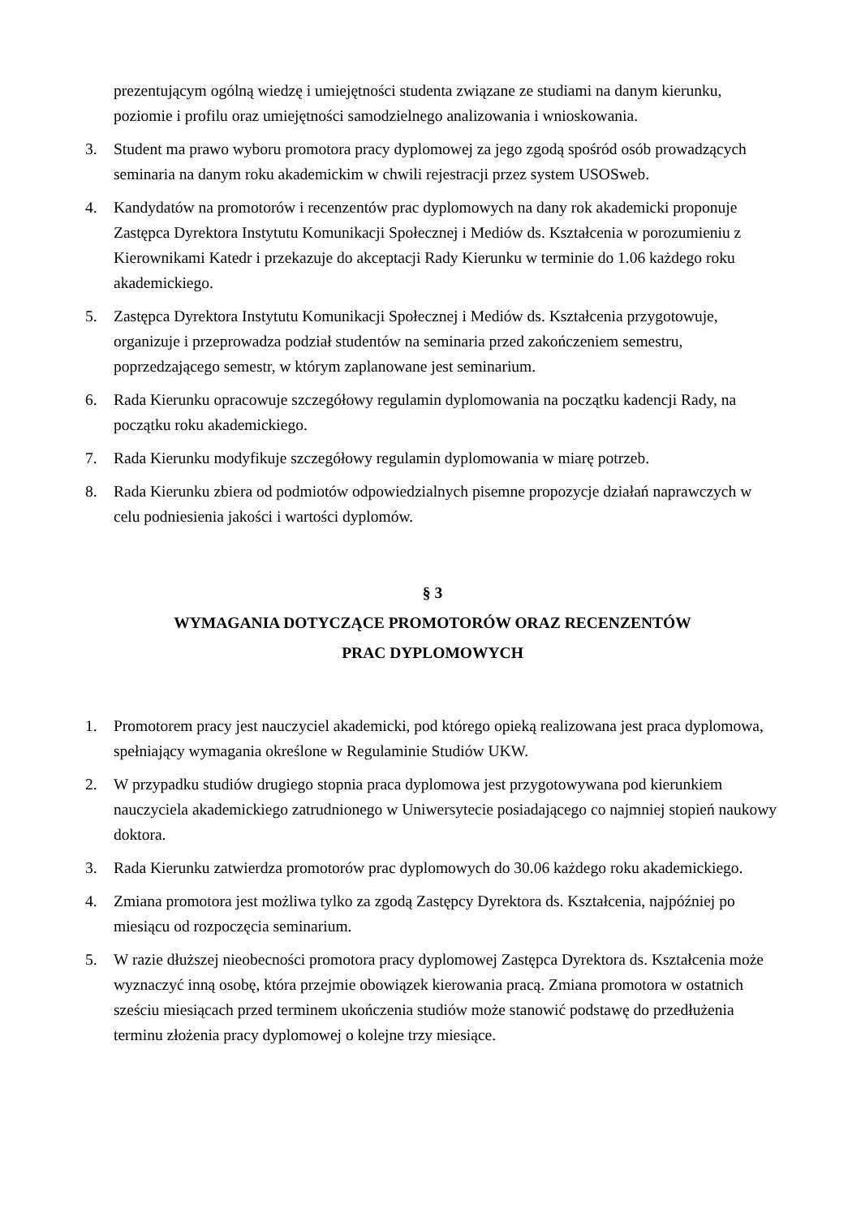prezentującym ogólną wiedzę i umiejętności studenta związane ze studiami na danym kierunku, poziomie i profilu oraz umiejętności samodzielnego analizowania i wnioskowania.
3. Student ma prawo wyboru promotora pracy dyplomowej za jego zgodą spośród osób prowadzących seminaria na danym roku akademickim w chwili rejestracji przez system USOSweb.
4. Kandydatów na promotorów i recenzentów prac dyplomowych na dany rok akademicki proponuje Zastępca Dyrektora Instytutu Komunikacji Społecznej i Mediów ds. Kształcenia w porozumieniu z Kierownikami Katedr i przekazuje do akceptacji Rady Kierunku w terminie do 1.06 każdego roku akademickiego.
5. Zastępca Dyrektora Instytutu Komunikacji Społecznej i Mediów ds. Kształcenia przygotowuje, organizuje i przeprowadza podział studentów na seminaria przed zakończeniem semestru, poprzedzającego semestr, w którym zaplanowane jest seminarium.
6. Rada Kierunku opracowuje szczegółowy regulamin dyplomowania na początku kadencji Rady, na początku roku akademickiego.
7. Rada Kierunku modyfikuje szczegółowy regulamin dyplomowania w miarę potrzeb.
8. Rada Kierunku zbiera od podmiotów odpowiedzialnych pisemne propozycje działań naprawczych w celu podniesienia jakości i wartości dyplomów.
§ 3
WYMAGANIA DOTYCZĄCE PROMOTORÓW ORAZ RECENZENTÓW
PRAC DYPLOMOWYCH
1. Promotorem pracy jest nauczyciel akademicki, pod którego opieką realizowana jest praca dyplomowa, spełniający wymagania określone w Regulaminie Studiów UKW.
2. W przypadku studiów drugiego stopnia praca dyplomowa jest przygotowywana pod kierunkiem nauczyciela akademickiego zatrudnionego w Uniwersytecie posiadającego co najmniej stopień naukowy doktora.
3. Rada Kierunku zatwierdza promotorów prac dyplomowych do 30.06 każdego roku akademickiego.
4. Zmiana promotora jest możliwa tylko za zgodą Zastępcy Dyrektora ds. Kształcenia, najpóźniej po miesiącu od rozpoczęcia seminarium.
5. W razie dłuższej nieobecności promotora pracy dyplomowej Zastępca Dyrektora ds. Kształcenia może wyznaczyć inną osobę, która przejmie obowiązek kierowania pracą. Zmiana promotora w ostatnich sześciu miesiącach przed terminem ukończenia studiów może stanowić podstawę do przedłużenia terminu złożenia pracy dyplomowej o kolejne trzy miesiące.